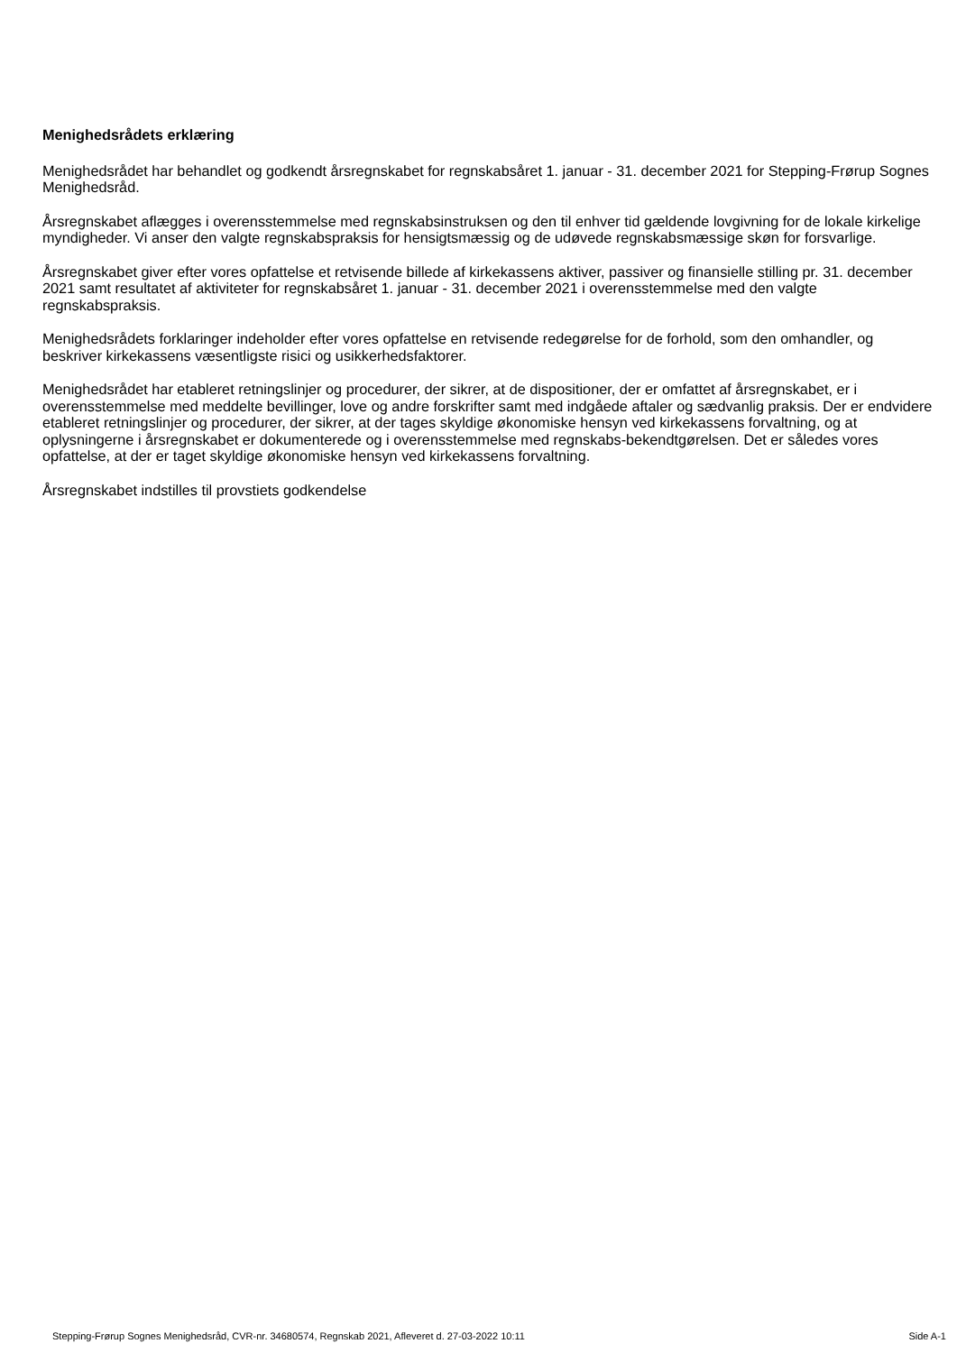Menighedsrådets erklæring
Menighedsrådet har behandlet og godkendt årsregnskabet for regnskabsåret 1. januar - 31. december 2021 for Stepping-Frørup Sognes Menighedsråd.
Årsregnskabet aflægges i overensstemmelse med regnskabsinstruksen og den til enhver tid gældende lovgivning for de lokale kirkelige myndigheder. Vi anser den valgte regnskabspraksis for hensigtsmæssig og de udøvede regnskabsmæssige skøn for forsvarlige.
Årsregnskabet giver efter vores opfattelse et retvisende billede af kirkekassens aktiver, passiver og finansielle stilling pr. 31. december 2021 samt resultatet af aktiviteter for regnskabsåret 1. januar - 31. december 2021 i overensstemmelse med den valgte regnskabspraksis.
Menighedsrådets forklaringer indeholder efter vores opfattelse en retvisende redegørelse for de forhold, som den omhandler, og beskriver kirkekassens væsentligste risici og usikkerhedsfaktorer.
Menighedsrådet har etableret retningslinjer og procedurer, der sikrer, at de dispositioner, der er omfattet af årsregnskabet, er i overensstemmelse med meddelte bevillinger, love og andre forskrifter samt med indgåede aftaler og sædvanlig praksis. Der er endvidere etableret retningslinjer og procedurer, der sikrer, at der tages skyldige økonomiske hensyn ved kirkekassens forvaltning, og at oplysningerne i årsregnskabet er dokumenterede og i overensstemmelse med regnskabs-bekendtgørelsen. Det er således vores opfattelse, at der er taget skyldige økonomiske hensyn ved kirkekassens forvaltning.
Årsregnskabet indstilles til provstiets godkendelse
Stepping-Frørup Sognes Menighedsråd, CVR-nr. 34680574, Regnskab 2021, Afleveret d. 27-03-2022 10:11 Side A-1